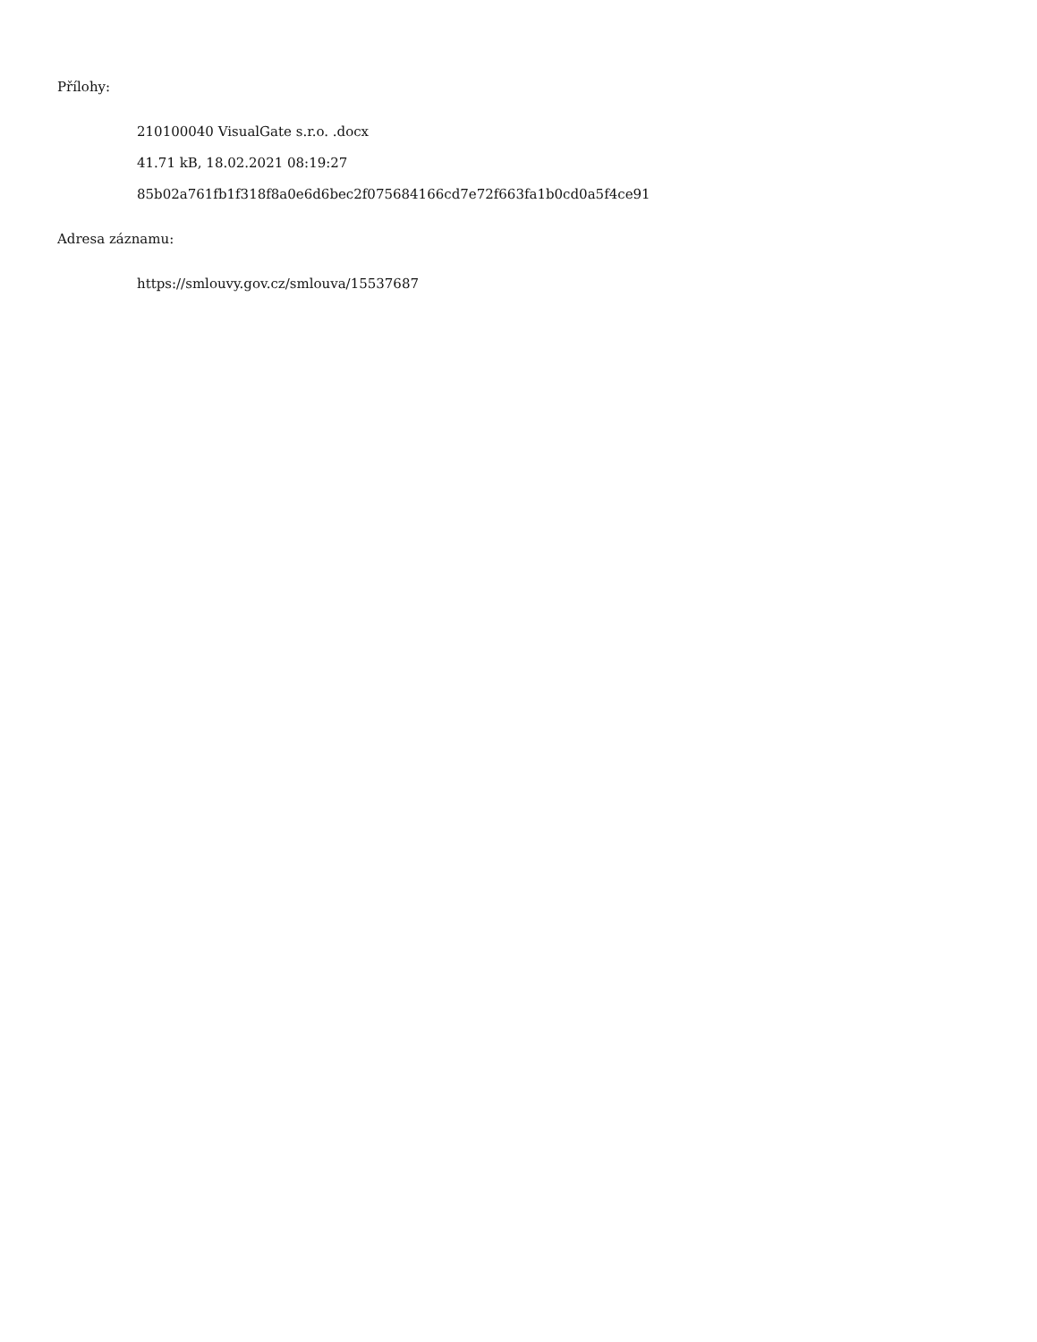Přílohy:
210100040 VisualGate s.r.o. .docx
41.71 kB, 18.02.2021 08:19:27
85b02a761fb1f318f8a0e6d6bec2f075684166cd7e72f663fa1b0cd0a5f4ce91
Adresa záznamu:
https://smlouvy.gov.cz/smlouva/15537687